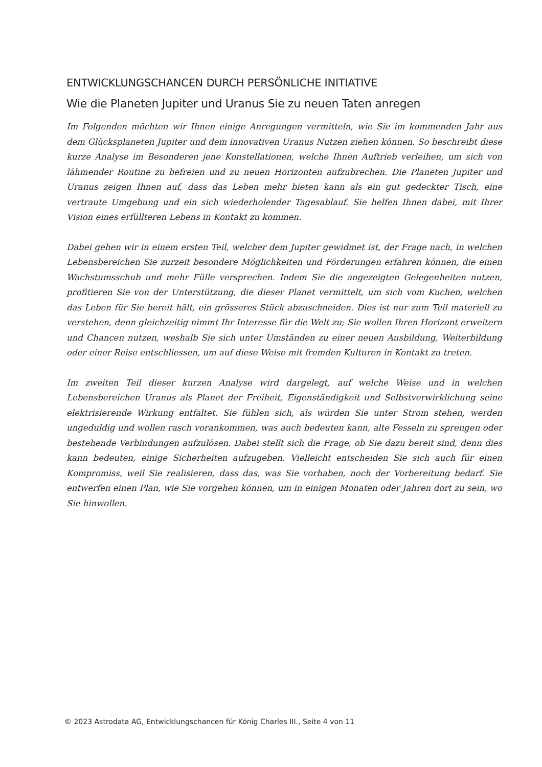ENTWICKLUNGSCHANCEN DURCH PERSÖNLICHE INITIATIVE
Wie die Planeten Jupiter und Uranus Sie zu neuen Taten anregen
Im Folgenden möchten wir Ihnen einige Anregungen vermitteln, wie Sie im kommenden Jahr aus dem Glücksplaneten Jupiter und dem innovativen Uranus Nutzen ziehen können. So beschreibt diese kurze Analyse im Besonderen jene Konstellationen, welche Ihnen Auftrieb verleihen, um sich von lähmender Routine zu befreien und zu neuen Horizonten aufzubrechen. Die Planeten Jupiter und Uranus zeigen Ihnen auf, dass das Leben mehr bieten kann als ein gut gedeckter Tisch, eine vertraute Umgebung und ein sich wiederholender Tagesablauf. Sie helfen Ihnen dabei, mit Ihrer Vision eines erfüllteren Lebens in Kontakt zu kommen.
Dabei gehen wir in einem ersten Teil, welcher dem Jupiter gewidmet ist, der Frage nach, in welchen Lebensbereichen Sie zurzeit besondere Möglichkeiten und Förderungen erfahren können, die einen Wachstumsschub und mehr Fülle versprechen. Indem Sie die angezeigten Gelegenheiten nutzen, profitieren Sie von der Unterstützung, die dieser Planet vermittelt, um sich vom Kuchen, welchen das Leben für Sie bereit hält, ein grösseres Stück abzuschneiden. Dies ist nur zum Teil materiell zu verstehen, denn gleichzeitig nimmt Ihr Interesse für die Welt zu; Sie wollen Ihren Horizont erweitern und Chancen nutzen, weshalb Sie sich unter Umständen zu einer neuen Ausbildung, Weiterbildung oder einer Reise entschliessen, um auf diese Weise mit fremden Kulturen in Kontakt zu treten.
Im zweiten Teil dieser kurzen Analyse wird dargelegt, auf welche Weise und in welchen Lebensbereichen Uranus als Planet der Freiheit, Eigenständigkeit und Selbstverwirklichung seine elektrisierende Wirkung entfaltet. Sie fühlen sich, als würden Sie unter Strom stehen, werden ungeduldig und wollen rasch vorankommen, was auch bedeuten kann, alte Fesseln zu sprengen oder bestehende Verbindungen aufzulösen. Dabei stellt sich die Frage, ob Sie dazu bereit sind, denn dies kann bedeuten, einige Sicherheiten aufzugeben. Vielleicht entscheiden Sie sich auch für einen Kompromiss, weil Sie realisieren, dass das, was Sie vorhaben, noch der Vorbereitung bedarf. Sie entwerfen einen Plan, wie Sie vorgehen können, um in einigen Monaten oder Jahren dort zu sein, wo Sie hinwollen.
© 2023 Astrodata AG, Entwicklungschancen für König Charles III., Seite 4 von 11